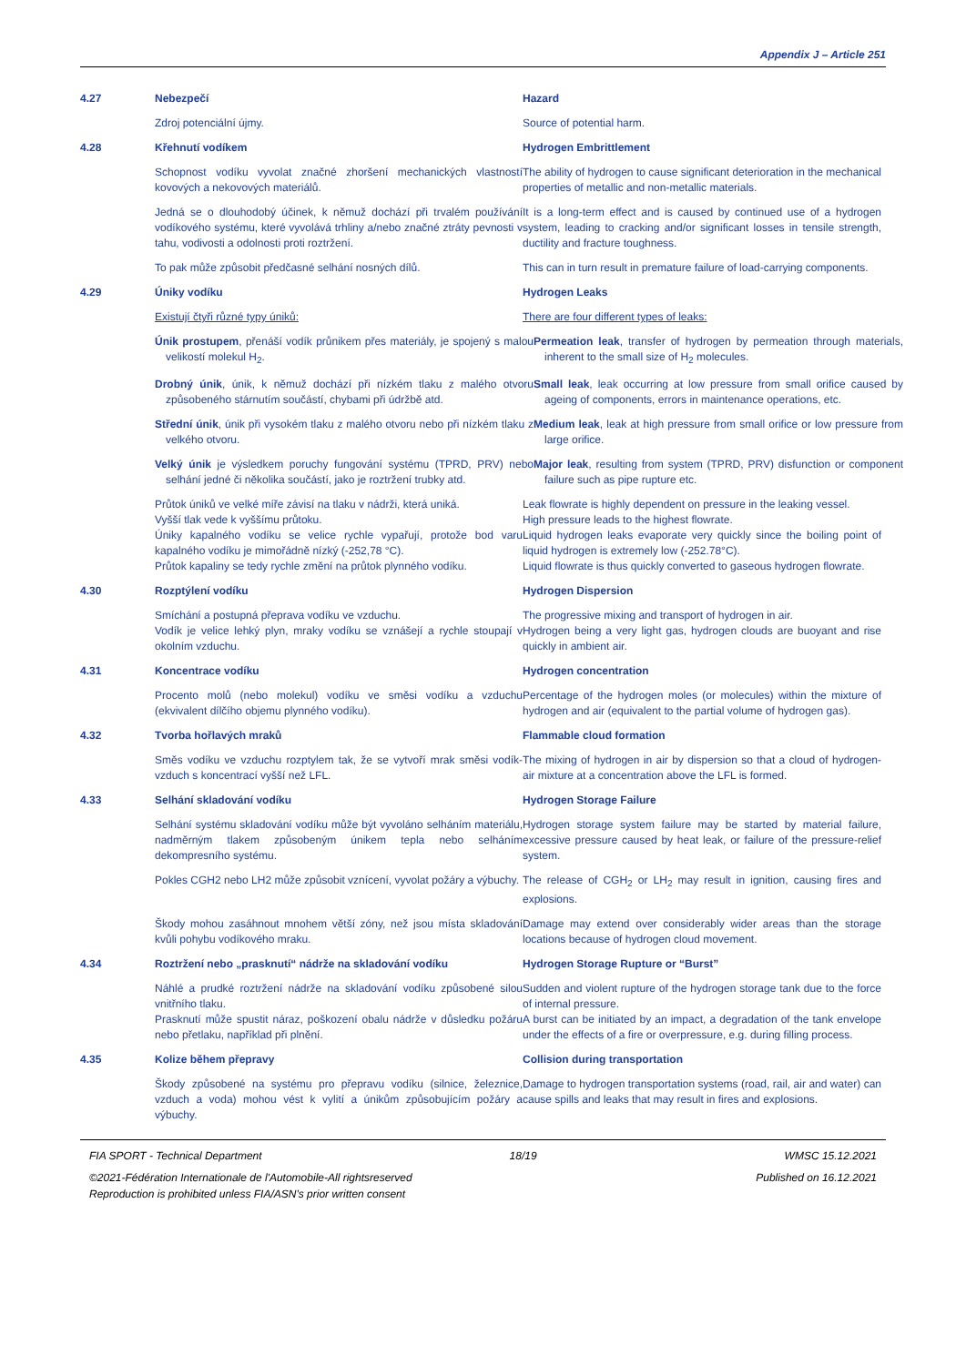Appendix J – Article 251
4.27 Nebezpečí Hazard
Zdroj potenciální újmy. Source of potential harm.
4.28 Křehnutí vodíkem Hydrogen Embrittlement
Schopnost vodíku vyvolat značné zhoršení mechanických vlastností kovových a nekovových materiálů.
The ability of hydrogen to cause significant deterioration in the mechanical properties of metallic and non-metallic materials.
Jedná se o dlouhodobý účinek, k němuž dochází při trvalém používání vodíkového systému, které vyvolává trhliny a/nebo značné ztráty pevnosti v tahu, vodivosti a odolnosti proti roztržení.
It is a long-term effect and is caused by continued use of a hydrogen system, leading to cracking and/or significant losses in tensile strength, ductility and fracture toughness.
To pak může způsobit předčasné selhání nosných dílů. This can in turn result in premature failure of load-carrying components.
4.29 Úniky vodíku Hydrogen Leaks
Existují čtyři různé typy úniků: There are four different types of leaks:
Únik prostupem, přenáší vodík průnikem přes materiály, je spojený s malou velikostí molekul H<sub>2</sub>.
Permeation leak, transfer of hydrogen by permeation through materials, inherent to the small size of H<sub>2</sub> molecules.
Drobný únik, únik, k němuž dochází při nízkém tlaku z malého otvoru způsobeného stárnutím součástí, chybami při údržbě atd.
Small leak, leak occurring at low pressure from small orifice caused by ageing of components, errors in maintenance operations, etc.
Střední únik, únik při vysokém tlaku z malého otvoru nebo při nízkém tlaku z velkého otvoru.
Medium leak, leak at high pressure from small orifice or low pressure from large orifice.
Velký únik je výsledkem poruchy fungování systému (TPRD, PRV) nebo selhání jedné či několika součástí, jako je roztržení trubky atd.
Major leak, resulting from system (TPRD, PRV) disfunction or component failure such as pipe rupture etc.
Průtok úniků ve velké míře závisí na tlaku v nádrži, která uniká.
Vyšší tlak vede k vyššímu průtoku.
Úniky kapalného vodíku se velice rychle vypařují, protože bod varu kapalného vodíku je mimořádně nízký (-252,78 °C).
Průtok kapaliny se tedy rychle změní na průtok plynného vodíku.
Leak flowrate is highly dependent on pressure in the leaking vessel.
High pressure leads to the highest flowrate.
Liquid hydrogen leaks evaporate very quickly since the boiling point of liquid hydrogen is extremely low (-252.78°C).
Liquid flowrate is thus quickly converted to gaseous hydrogen flowrate.
4.30 Rozptýlení vodíku Hydrogen Dispersion
Smíchání a postupná přeprava vodíku ve vzduchu.
Vodík je velice lehký plyn, mraky vodíku se vznášejí a rychle stoupají v okolním vzduchu.
The progressive mixing and transport of hydrogen in air.
Hydrogen being a very light gas, hydrogen clouds are buoyant and rise quickly in ambient air.
4.31 Koncentrace vodíku Hydrogen concentration
Procento molů (nebo molekul) vodíku ve směsi vodíku a vzduchu (ekvivalent dílčího objemu plynného vodíku).
Percentage of the hydrogen moles (or molecules) within the mixture of hydrogen and air (equivalent to the partial volume of hydrogen gas).
4.32 Tvorba hořlavých mraků Flammable cloud formation
Směs vodíku ve vzduchu rozptylem tak, že se vytvoří mrak směsi vodík-vzduch s koncentrací vyšší než LFL.
The mixing of hydrogen in air by dispersion so that a cloud of hydrogen-air mixture at a concentration above the LFL is formed.
4.33 Selhání skladování vodíku Hydrogen Storage Failure
Selhání systému skladování vodíku může být vyvoláno selháním materiálu, nadměrným tlakem způsobeným únikem tepla nebo selháním dekompresního systému.
Hydrogen storage system failure may be started by material failure, excessive pressure caused by heat leak, or failure of the pressure-relief system.
Pokles CGH2 nebo LH2 může způsobit vznícení, vyvolat požáry a výbuchy.
The release of CGH<sub>2</sub> or LH<sub>2</sub> may result in ignition, causing fires and explosions.
Škody mohou zasáhnout mnohem větší zóny, než jsou místa skladování kvůli pohybu vodíkového mraku.
Damage may extend over considerably wider areas than the storage locations because of hydrogen cloud movement.
4.34 Roztržení nebo „prasknutí“ nádrže na skladování vodíku Hydrogen Storage Rupture or “Burst”
Náhlé a prudké roztržení nádrže na skladování vodíku způsobené silou vnitřního tlaku.
Prasknutí může spustit náraz, poškození obalu nádrže v důsledku požáru nebo přetlaku, například při plnění.
Sudden and violent rupture of the hydrogen storage tank due to the force of internal pressure.
A burst can be initiated by an impact, a degradation of the tank envelope under the effects of a fire or overpressure, e.g. during filling process.
4.35 Kolize během přepravy Collision during transportation
Škody způsobené na systému pro přepravu vodíku (silnice, železnice, vzduch a voda) mohou vést k vylití a únikům způsobujícím požáry a výbuchy.
Damage to hydrogen transportation systems (road, rail, air and water) can cause spills and leaks that may result in fires and explosions.
FIA SPORT - Technical Department 18/19 WMSC 15.12.2021
©2021-Fédération Internationale de l'Automobile-All rightsreserved Published on 16.12.2021
Reproduction is prohibited unless FIA/ASN's prior written consent